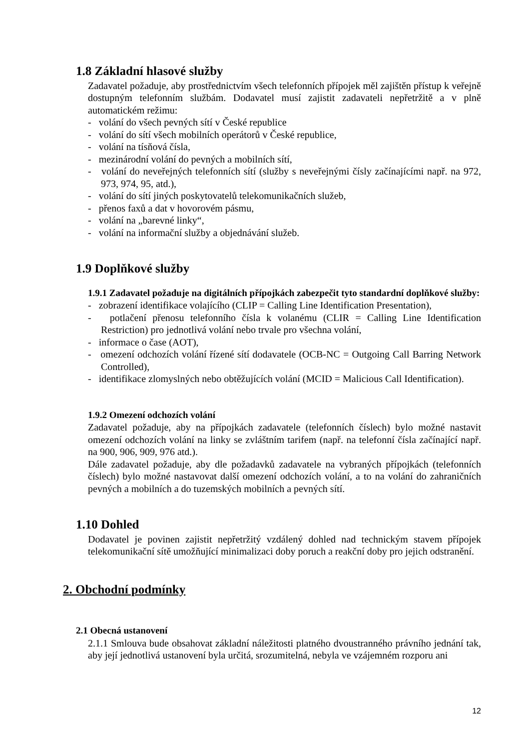1.8 Základní hlasové služby
Zadavatel požaduje, aby prostřednictvím všech telefonních přípojek měl zajištěn přístup k veřejně dostupným telefonním službám. Dodavatel musí zajistit zadavateli nepřetržitě a v plně automatickém režimu:
- volání do všech pevných sítí v České republice
- volání do sítí všech mobilních operátorů v České republice,
- volání na tísňová čísla,
- mezinárodní volání do pevných a mobilních sítí,
- volání do neveřejných telefonních sítí (služby s neveřejnými čísly začínajícími např. na 972, 973, 974, 95, atd.),
- volání do sítí jiných poskytovatelů telekomunikačních služeb,
- přenos faxů a dat v hovorovém pásmu,
- volání na „barevné linky“,
- volání na informační služby a objednávání služeb.
1.9 Doplňkové služby
1.9.1 Zadavatel požaduje na digitálních přípojkách zabezpečit tyto standardní doplňkové služby:
- zobrazení identifikace volajícího (CLIP = Calling Line Identification Presentation),
- potlačení přenosu telefonního čísla k volanému (CLIR = Calling Line Identification Restriction) pro jednotlivá volání nebo trvale pro všechna volání,
- informace o čase (AOT),
- omezení odchozích volání řízené sítí dodavatele (OCB-NC = Outgoing Call Barring Network Controlled),
- identifikace zlomyslných nebo obtěžujících volání (MCID = Malicious Call Identification).
1.9.2 Omezení odchozích volání
Zadavatel požaduje, aby na přípojkách zadavatele (telefonních číslech) bylo možné nastavit omezení odchozích volání na linky se zvláštním tarifem (např. na telefonní čísla začínající např. na 900, 906, 909, 976 atd.).
Dále zadavatel požaduje, aby dle požadavků zadavatele na vybraných přípojkách (telefonních číslech) bylo možné nastavovat další omezení odchozích volání, a to na volání do zahraničních pevných a mobilních a do tuzemských mobilních a pevných sítí.
1.10 Dohled
Dodavatel je povinen zajistit nepřetržitý vzdálený dohled nad technickým stavem přípojek telekomunikační sítě umožňující minimalizaci doby poruch a reakční doby pro jejich odstranění.
2. Obchodní podmínky
2.1 Obecná ustanovení
2.1.1 Smlouva bude obsahovat základní náležitosti platného dvoustranného právního jednání tak, aby její jednotlivá ustanovení byla určitá, srozumitelná, nebyla ve vzájemném rozporu ani
12